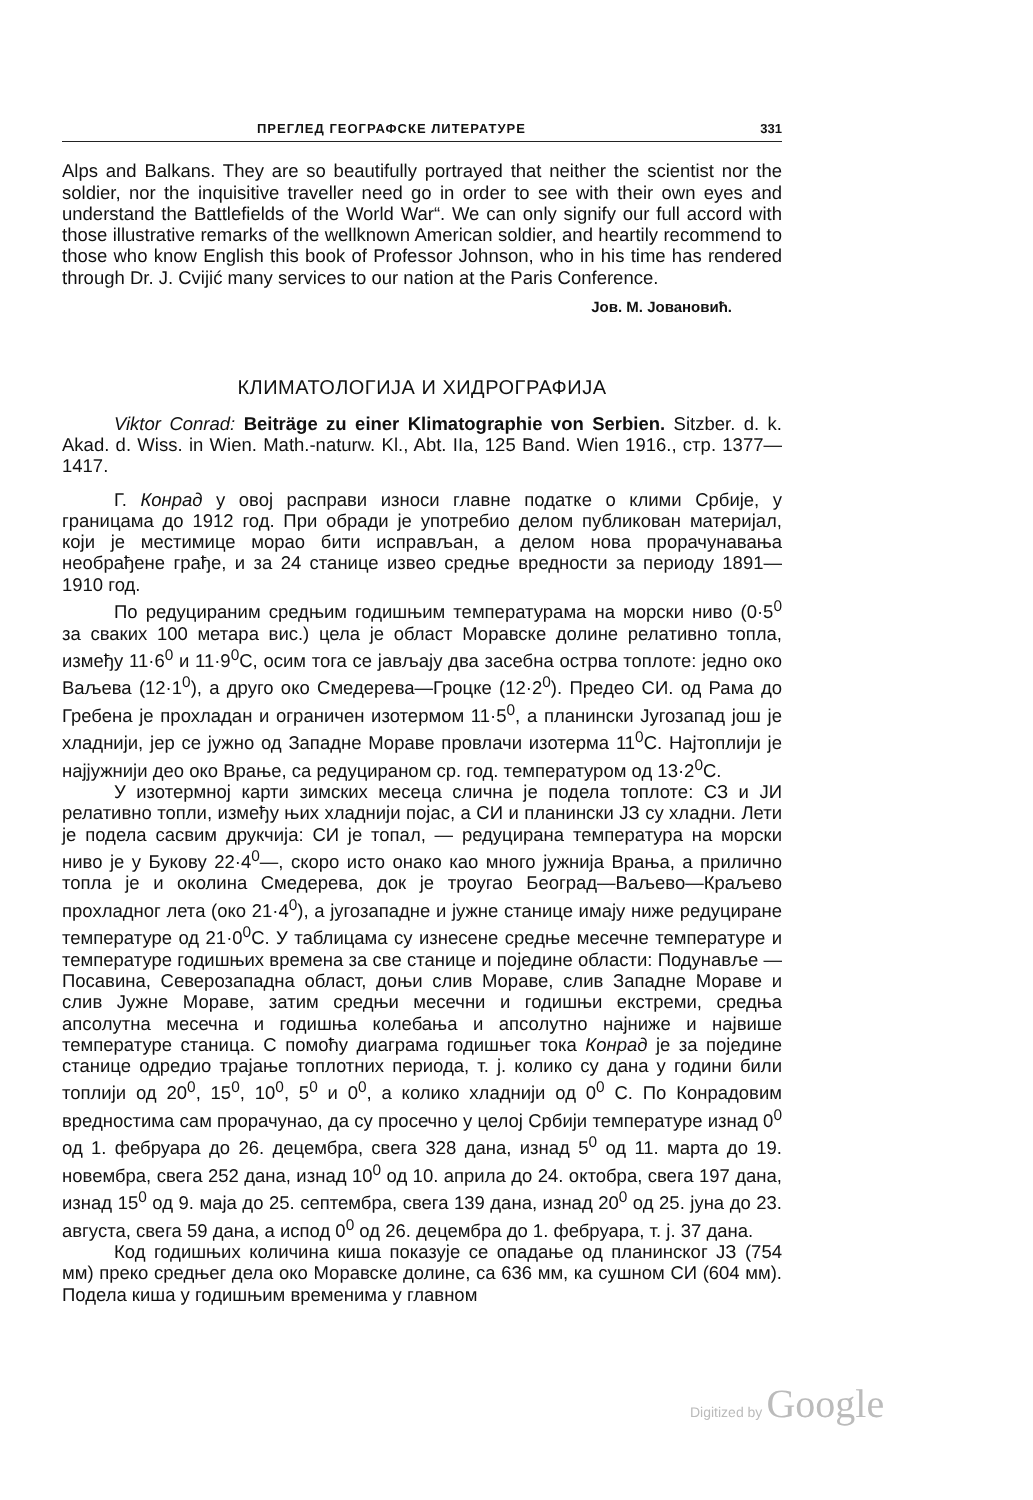ПРЕГЛЕД ГЕОГРАФСКЕ ЛИТЕРАТУРЕ 331
Alps and Balkans. They are so beautifully portrayed that neither the scientist nor the soldier, nor the inquisitive traveller need go in order to see with their own eyes and understand the Battlefields of the World War“. We can only signify our full accord with those illustrative remarks of the wellknown American soldier, and heartily recommend to those who know English this book of Professor Johnson, who in his time has rendered through Dr. J. Cvijić many services to our nation at the Paris Conference.
Јов. М. Јовановић.
КЛИМАТОЛОГИЈА И ХИДРОГРАФИЈА
Viktor Conrad: Beiträge zu einer Klimatographie von Serbien. Sitzber. d. k. Akad. d. Wiss. in Wien. Math.-naturw. Kl., Abt. IIa, 125 Band. Wien 1916., стр. 1377—1417.
Г. Конрад у овој расправи износи главне податке о клими Србије, у границама до 1912 год. При обради је употребио делом публикован материјал, који је местимице морао бити исправљан, а делом нова прорачунавања необрађене грађе, и за 24 станице извео средње вредности за периоду 1891—1910 год.
По редуцираним средњим годишњим температурама на морски ниво (0·5<sup>0</sup> за сваких 100 метара вис.) цела је област Моравске долине релативно топла, између 11·6<sup>0</sup> и 11·9<sup>0</sup>C, осим тога се јављају два засебна острва топлоте: једно око Ваљева (12·1<sup>0</sup>), а друго око Смедерева—Гроцке (12·2<sup>0</sup>). Предео СИ. од Рама до Гребена је прохладан и ограничен изотермом 11·5<sup>0</sup>, а планински Југозапад још је хладнији, јер се јужно од Западне Мораве провлачи изотерма 11<sup>0</sup>C. Најтоплији је најјужнији део око Врање, са редуцираном ср. год. температуром од 13·2<sup>0</sup>C.
У изотермној карти зимских месеца слична је подела топлоте: СЗ и ЈИ релативно топли, између њих хладнији појас, а СИ и планински ЈЗ су хладни. Лети је подела сасвим друкчија: СИ је топал, — редуцирана температура на морски ниво је у Букову 22·4<sup>0</sup>—, скоро исто онако као много јужнија Врања, а прилично топла је и околина Смедерева, док је троугао Београд—Ваљево—Краљево прохладног лета (око 21·4<sup>0</sup>), а југозападне и јужне станице имају ниже редуциране температуре од 21·0<sup>0</sup>C. У таблицама су изнесене средње месечне температуре и температуре годишњих времена за све станице и поједине области: Подунавље — Посавина, Северозападна област, доњи слив Мораве, слив Западне Мораве и слив Јужне Мораве, затим средњи месечни и годишњи екстреми, средња апсолутна месечна и годишња колебања и апсолутно најниже и највише температуре станица. С помоћу диаграма годишњег тока Конрад је за поједине станице одредио трајање топлотних периода, т. ј. колико су дана у години били топлији од 20<sup>0</sup>, 15<sup>0</sup>, 10<sup>0</sup>, 5<sup>0</sup> и 0<sup>0</sup>, а колико хладнији од 0<sup>0</sup> C. По Конрадовим вредностима сам прорачунао, да су просечно у целој Србији температуре изнад 0<sup>0</sup> од 1. фебруара до 26. децембра, свега 328 дана, изнад 5<sup>0</sup> од 11. марта до 19. новембра, свега 252 дана, изнад 10<sup>0</sup> од 10. априла до 24. октобра, свега 197 дана, изнад 15<sup>0</sup> од 9. маја до 25. септембра, свега 139 дана, изнад 20<sup>0</sup> од 25. јуна до 23. августа, свега 59 дана, а испод 0<sup>0</sup> од 26. децембра до 1. фебруара, т. ј. 37 дана.
Код годишњих количина киша показује се опадање од планинског ЈЗ (754 мм) преко средњег дела око Моравске долине, са 636 мм, ка сушном СИ (604 мм). Подела киша у годишњим временима у главном
Digitized by Google